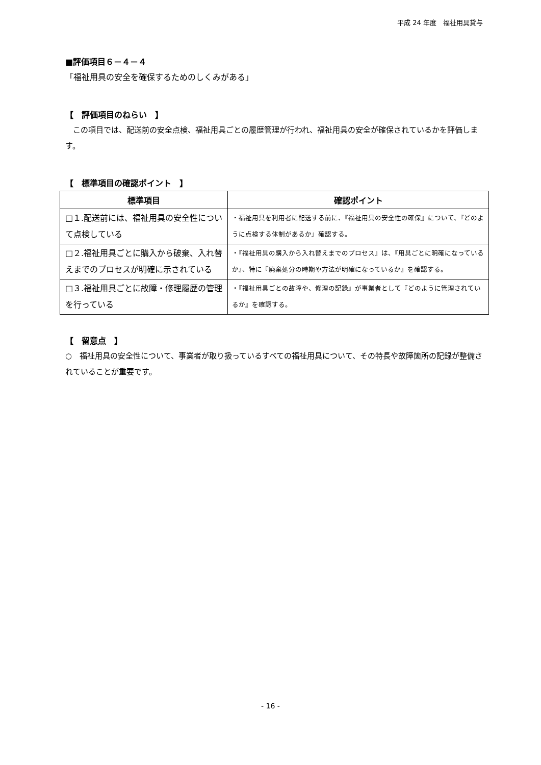平成 24 年度　福祉用具貸与
■評価項目６－４－４
「福祉用具の安全を確保するためのしくみがある」
【　評価項目のねらい　】
　この項目では、配送前の安全点検、福祉用具ごとの履歴管理が行われ、福祉用具の安全が確保されているかを評価します。
【　標準項目の確認ポイント　】
| 標準項目 | 確認ポイント |
| --- | --- |
| □１.配送前には、福祉用具の安全性について点検している | ・福祉用具を利用者に配送する前に、『福祉用具の安全性の確保』について、『どのように点検する体制があるか』確認する。 |
| □２.福祉用具ごとに購入から破棄、入れ替えまでのプロセスが明確に示されている | ・『福祉用具の購入から入れ替えまでのプロセス』は、『用具ごとに明確になっているか』、特に『廃棄処分の時期や方法が明確になっているか』を確認する。 |
| □３.福祉用具ごとに故障・修理履歴の管理を行っている | ・『福祉用具ごとの故障や、修理の記録』が事業者として『どのように管理されているか』を確認する。 |
【　留意点　】
○　福祉用具の安全性について、事業者が取り扱っているすべての福祉用具について、その特長や故障箇所の記録が整備されていることが重要です。
- 16 -